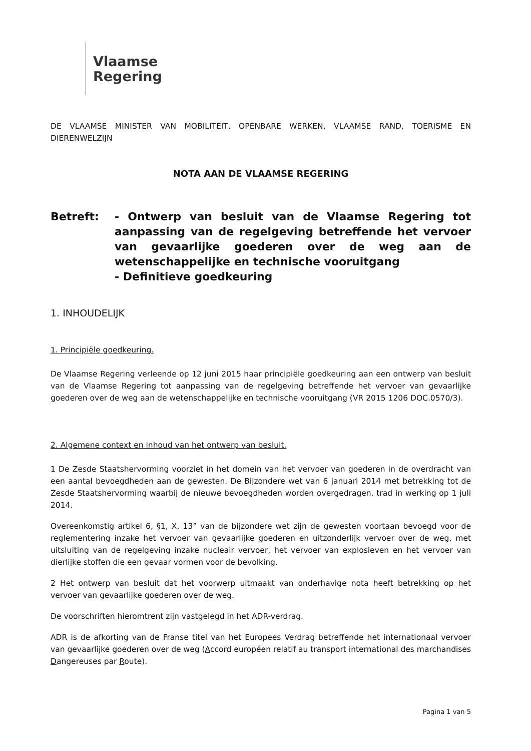Vlaamse
Regering
DE VLAAMSE MINISTER VAN MOBILITEIT, OPENBARE WERKEN, VLAAMSE RAND, TOERISME EN DIERENWELZIJN
NOTA AAN DE VLAAMSE REGERING
Betreft: - Ontwerp van besluit van de Vlaamse Regering tot aanpassing van de regelgeving betreffende het vervoer van gevaarlijke goederen over de weg aan de wetenschappelijke en technische vooruitgang
- Definitieve goedkeuring
1. INHOUDELIJK
1. Principiële goedkeuring.
De Vlaamse Regering verleende op 12 juni 2015 haar principiële goedkeuring aan een ontwerp van besluit van de Vlaamse Regering tot aanpassing van de regelgeving betreffende het vervoer van gevaarlijke goederen over de weg aan de wetenschappelijke en technische vooruitgang (VR 2015 1206 DOC.0570/3).
2. Algemene context en inhoud van het ontwerp van besluit.
1 De Zesde Staatshervorming voorziet in het domein van het vervoer van goederen in de overdracht van een aantal bevoegdheden aan de gewesten. De Bijzondere wet van 6 januari 2014 met betrekking tot de Zesde Staatshervorming waarbij de nieuwe bevoegdheden worden overgedragen, trad in werking op 1 juli 2014.
Overeenkomstig artikel 6, §1, X, 13° van de bijzondere wet zijn de gewesten voortaan bevoegd voor de reglementering inzake het vervoer van gevaarlijke goederen en uitzonderlijk vervoer over de weg, met uitsluiting van de regelgeving inzake nucleair vervoer, het vervoer van explosieven en het vervoer van dierlijke stoffen die een gevaar vormen voor de bevolking.
2 Het ontwerp van besluit dat het voorwerp uitmaakt van onderhavige nota heeft betrekking op het vervoer van gevaarlijke goederen over de weg.
De voorschriften hieromtrent zijn vastgelegd in het ADR-verdrag.
ADR is de afkorting van de Franse titel van het Europees Verdrag betreffende het internationaal vervoer van gevaarlijke goederen over de weg (Accord européen relatif au transport international des marchandises Dangereuses par Route).
Pagina 1 van 5